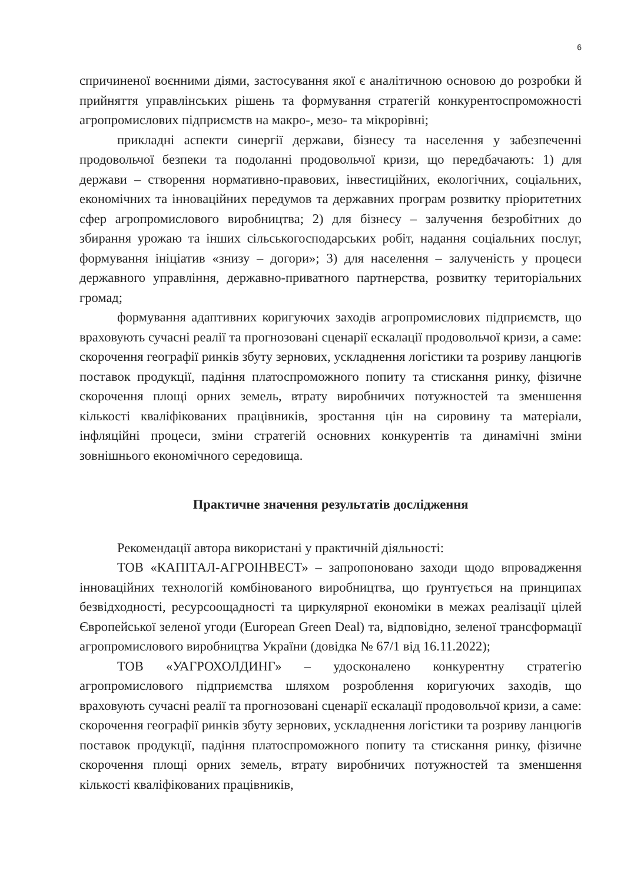6
спричиненої воєнними діями, застосування якої є аналітичною основою до розробки й прийняття управлінських рішень та формування стратегій конкурентоспроможності агропромислових підприємств на макро-, мезо- та мікрорівні;
прикладні аспекти синергії держави, бізнесу та населення у забезпеченні продовольчої безпеки та подоланні продовольчої кризи, що передбачають: 1) для держави – створення нормативно-правових, інвестиційних, екологічних, соціальних, економічних та інноваційних передумов та державних програм розвитку пріоритетних сфер агропромислового виробництва; 2) для бізнесу – залучення безробітних до збирання урожаю та інших сільськогосподарських робіт, надання соціальних послуг, формування ініціатив «знизу – догори»; 3) для населення – залученість у процеси державного управління, державно-приватного партнерства, розвитку територіальних громад;
формування адаптивних коригуючих заходів агропромислових підприємств, що враховують сучасні реалії та прогнозовані сценарії ескалації продовольчої кризи, а саме: скорочення географії ринків збуту зернових, ускладнення логістики та розриву ланцюгів поставок продукції, падіння платоспроможного попиту та стискання ринку, фізичне скорочення площі орних земель, втрату виробничих потужностей та зменшення кількості кваліфікованих працівників, зростання цін на сировину та матеріали, інфляційні процеси, зміни стратегій основних конкурентів та динамічні зміни зовнішнього економічного середовища.
Практичне значення результатів дослідження
Рекомендації автора використані у практичній діяльності:
ТОВ «КАПІТАЛ-АГРОІНВЕСТ» – запропоновано заходи щодо впровадження інноваційних технологій комбінованого виробництва, що ґрунтується на принципах безвідходності, ресурсоощадності та циркулярної економіки в межах реалізації цілей Європейської зеленої угоди (European Green Deal) та, відповідно, зеленої трансформації агропромислового виробництва України (довідка № 67/1 від 16.11.2022);
ТОВ «УАГРОХОЛДИНГ» – удосконалено конкурентну стратегію агропромислового підприємства шляхом розроблення коригуючих заходів, що враховують сучасні реалії та прогнозовані сценарії ескалації продовольчої кризи, а саме: скорочення географії ринків збуту зернових, ускладнення логістики та розриву ланцюгів поставок продукції, падіння платоспроможного попиту та стискання ринку, фізичне скорочення площі орних земель, втрату виробничих потужностей та зменшення кількості кваліфікованих працівників,